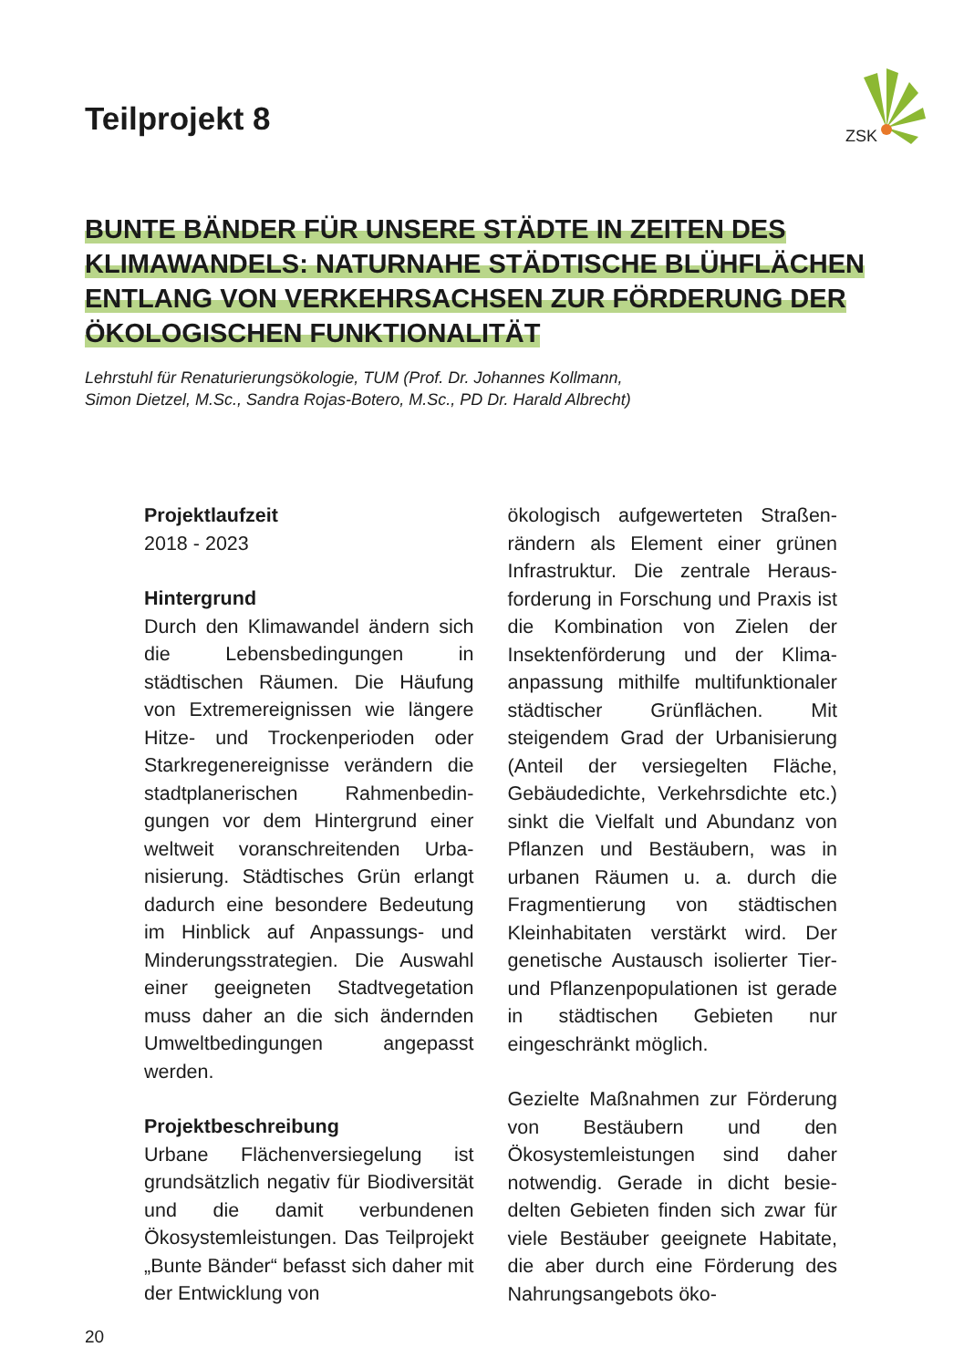ZSK
Teilprojekt 8
BUNTE BÄNDER FÜR UNSERE STÄDTE IN ZEITEN DES KLIMAWANDELS: NATURNAHE STÄDTISCHE BLÜH­FLÄCHEN ENTLANG VON VERKEHRSACHSEN ZUR FÖRDERUNG DER ÖKOLOGISCHEN FUNKTIONALITÄT
Lehrstuhl für Renaturierungsökologie, TUM (Prof. Dr. Johannes Kollmann,
Simon Dietzel, M.Sc., Sandra Rojas-Botero, M.Sc., PD Dr. Harald Albrecht)
Projektlaufzeit
2018 - 2023
Hintergrund
Durch den Klimawandel ändern sich die Lebensbedingungen in städtischen Räumen. Die Häufung von Extremereignissen wie längere Hitze- und Trockenperioden oder Starkregenereignisse verändern die stadtplanerischen Rahmenbedin­gungen vor dem Hintergrund einer weltweit voranschreitenden Urba­nisierung. Städtisches Grün erlangt dadurch eine besondere Bedeu­tung im Hinblick auf Anpassungs- und Minderungsstrategien. Die Auswahl einer geeigneten Stadt­vegetation muss daher an die sich ändernden Umweltbedingungen angepasst werden.
Projektbeschreibung
Urbane Flächenversiegelung ist grundsätzlich negativ für Biodiver­sität und die damit verbundenen Ökosystemleistungen. Das Teil­projekt „Bunte Bänder“ befasst sich daher mit der Entwicklung von
ökologisch aufgewerteten Straßen­rändern als Element einer grünen Infrastruktur. Die zentrale Heraus­forderung in Forschung und Praxis ist die Kombination von Zielen der Insektenförderung und der Klima­anpassung mithilfe multifunktio­naler städtischer Grünflächen. Mit steigendem Grad der Urbanisie­rung (Anteil der versiegelten Fläche, Gebäudedichte, Verkehrsdichte etc.) sinkt die Vielfalt und Abundanz von Pflanzen und Bestäubern, was in urbanen Räumen u. a. durch die Fragmentierung von städtischen Kleinhabitaten verstärkt wird. Der genetische Austausch isolierter Tier- und Pflanzenpopulationen ist gerade in städtischen Gebieten nur eingeschränkt möglich.
Gezielte Maßnahmen zur Förde­rung von Bestäubern und den Ökosystemleistungen sind daher notwendig. Gerade in dicht besie­delten Gebieten finden sich zwar für viele Bestäuber geeignete Ha­bitate, die aber durch eine Förde­rung des Nahrungsangebots öko-
20